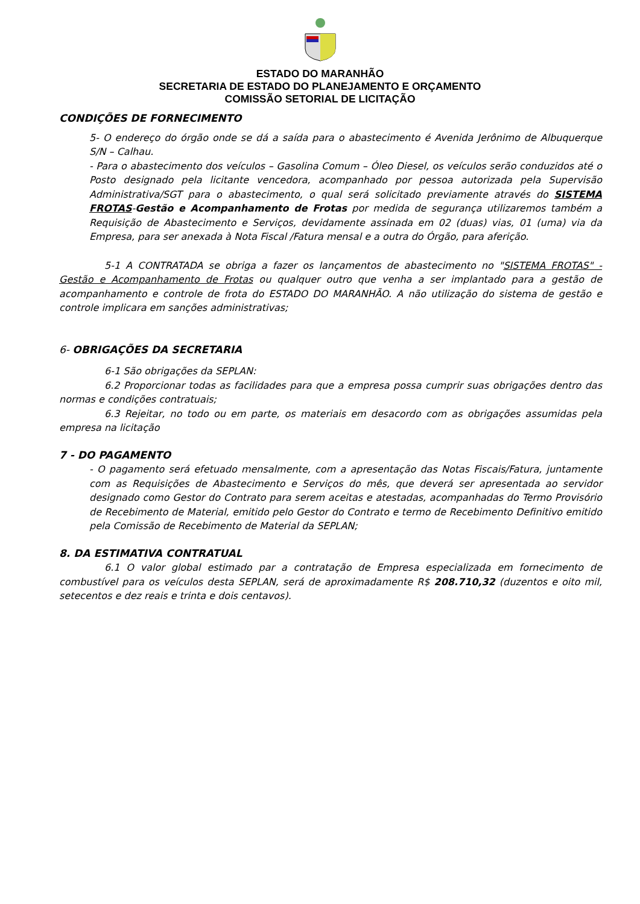ESTADO DO MARANHÃO
SECRETARIA DE ESTADO DO PLANEJAMENTO E ORÇAMENTO
COMISSÃO SETORIAL DE LICITAÇÃO
CONDIÇÕES DE FORNECIMENTO
5- O endereço do órgão onde se dá a saída para o abastecimento é Avenida Jerônimo de Albuquerque S/N – Calhau.
- Para o abastecimento dos veículos – Gasolina Comum – Óleo Diesel, os veículos serão conduzidos até o Posto designado pela licitante vencedora, acompanhado por pessoa autorizada pela Supervisão Administrativa/SGT para o abastecimento, o qual será solicitado previamente através do SISTEMA FROTAS-Gestão e Acompanhamento de Frotas por medida de segurança utilizaremos também a Requisição de Abastecimento e Serviços, devidamente assinada em 02 (duas) vias, 01 (uma) via da Empresa, para ser anexada à Nota Fiscal /Fatura mensal e a outra do Órgão, para aferição.
5-1 A CONTRATADA se obriga a fazer os lançamentos de abastecimento no "SISTEMA FROTAS" - Gestão e Acompanhamento de Frotas ou qualquer outro que venha a ser implantado para a gestão de acompanhamento e controle de frota do ESTADO DO MARANHÃO. A não utilização do sistema de gestão e controle implicara em sanções administrativas;
6- OBRIGAÇÕES DA SECRETARIA
6-1 São obrigações da SEPLAN:
6.2 Proporcionar todas as facilidades para que a empresa possa cumprir suas obrigações dentro das normas e condições contratuais;
6.3 Rejeitar, no todo ou em parte, os materiais em desacordo com as obrigações assumidas pela empresa na licitação
7 - DO PAGAMENTO
- O pagamento será efetuado mensalmente, com a apresentação das Notas Fiscais/Fatura, juntamente com as Requisições de Abastecimento e Serviços do mês, que deverá ser apresentada ao servidor designado como Gestor do Contrato para serem aceitas e atestadas, acompanhadas do Termo Provisório de Recebimento de Material, emitido pelo Gestor do Contrato e termo de Recebimento Definitivo emitido pela Comissão de Recebimento de Material da SEPLAN;
8. DA ESTIMATIVA CONTRATUAL
6.1 O valor global estimado par a contratação de Empresa especializada em fornecimento de combustível para os veículos desta SEPLAN, será de aproximadamente R$ 208.710,32 (duzentos e oito mil, setecentos e dez reais e trinta e dois centavos).